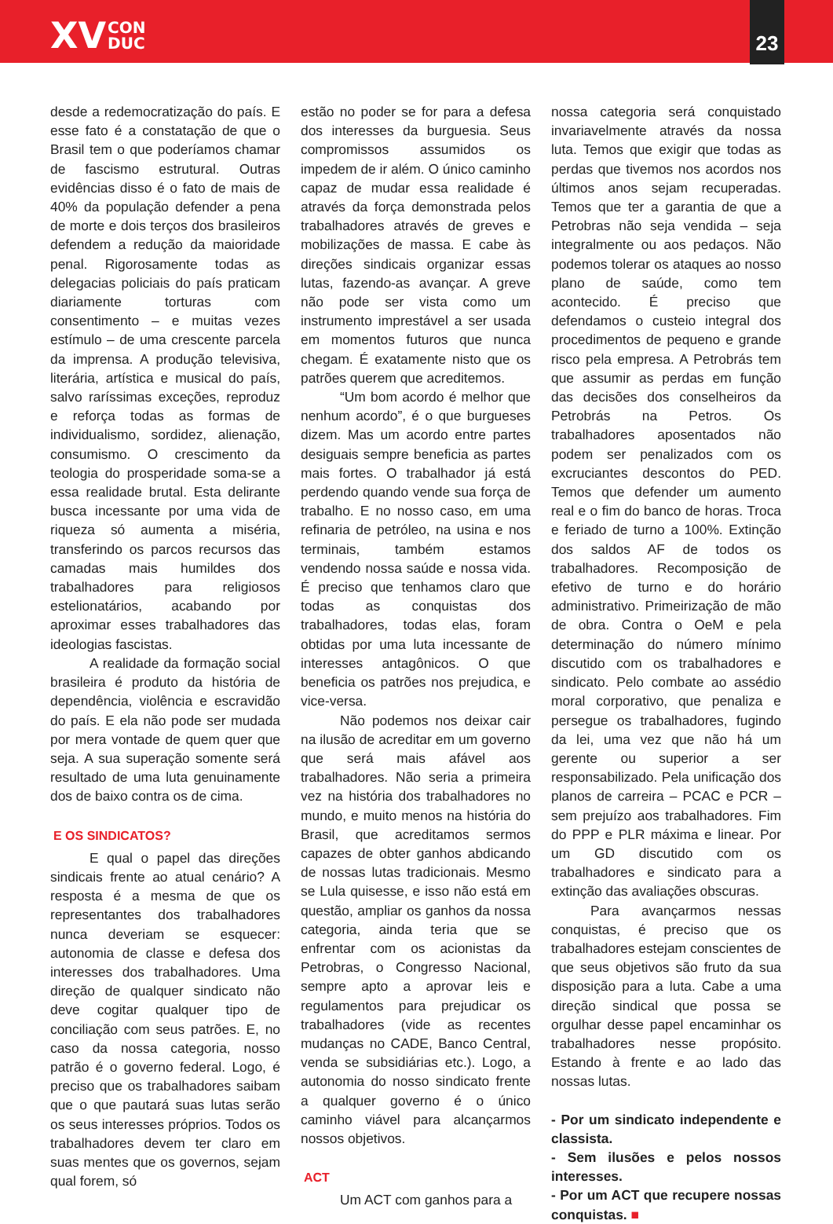XV CON
DUC
23
desde a redemocratização do país. E esse fato é a constatação de que o Brasil tem o que poderíamos chamar de fascismo estrutural. Outras evidências disso é o fato de mais de 40% da população defender a pena de morte e dois terços dos brasileiros defendem a redução da maioridade penal. Rigorosamente todas as delegacias policiais do país praticam diariamente torturas com consentimento – e muitas vezes estímulo – de uma crescente parcela da imprensa. A produção televisiva, literária, artística e musical do país, salvo raríssimas exceções, reproduz e reforça todas as formas de individualismo, sordidez, alienação, consumismo. O crescimento da teologia do prosperidade soma-se a essa realidade brutal. Esta delirante busca incessante por uma vida de riqueza só aumenta a miséria, transferindo os parcos recursos das camadas mais humildes dos trabalhadores para religiosos estelionatários, acabando por aproximar esses trabalhadores das ideologias fascistas.
A realidade da formação social brasileira é produto da história de dependência, violência e escravidão do país. E ela não pode ser mudada por mera vontade de quem quer que seja. A sua superação somente será resultado de uma luta genuinamente dos de baixo contra os de cima.
E OS SINDICATOS?
E qual o papel das direções sindicais frente ao atual cenário? A resposta é a mesma de que os representantes dos trabalhadores nunca deveriam se esquecer: autonomia de classe e defesa dos interesses dos trabalhadores. Uma direção de qualquer sindicato não deve cogitar qualquer tipo de conciliação com seus patrões. E, no caso da nossa categoria, nosso patrão é o governo federal. Logo, é preciso que os trabalhadores saibam que o que pautará suas lutas serão os seus interesses próprios. Todos os trabalhadores devem ter claro em suas mentes que os governos, sejam qual forem, só
estão no poder se for para a defesa dos interesses da burguesia. Seus compromissos assumidos os impedem de ir além. O único caminho capaz de mudar essa realidade é através da força demonstrada pelos trabalhadores através de greves e mobilizações de massa. E cabe às direções sindicais organizar essas lutas, fazendo-as avançar. A greve não pode ser vista como um instrumento imprestável a ser usada em momentos futuros que nunca chegam. É exatamente nisto que os patrões querem que acreditemos.
“Um bom acordo é melhor que nenhum acordo”, é o que burgueses dizem. Mas um acordo entre partes desiguais sempre beneficia as partes mais fortes. O trabalhador já está perdendo quando vende sua força de trabalho. E no nosso caso, em uma refinaria de petróleo, na usina e nos terminais, também estamos vendendo nossa saúde e nossa vida. É preciso que tenhamos claro que todas as conquistas dos trabalhadores, todas elas, foram obtidas por uma luta incessante de interesses antagônicos. O que beneficia os patrões nos prejudica, e vice-versa.
Não podemos nos deixar cair na ilusão de acreditar em um governo que será mais afável aos trabalhadores. Não seria a primeira vez na história dos trabalhadores no mundo, e muito menos na história do Brasil, que acreditamos sermos capazes de obter ganhos abdicando de nossas lutas tradicionais. Mesmo se Lula quisesse, e isso não está em questão, ampliar os ganhos da nossa categoria, ainda teria que se enfrentar com os acionistas da Petrobras, o Congresso Nacional, sempre apto a aprovar leis e regulamentos para prejudicar os trabalhadores (vide as recentes mudanças no CADE, Banco Central, venda se subsidiárias etc.). Logo, a autonomia do nosso sindicato frente a qualquer governo é o único caminho viável para alcançarmos nossos objetivos.
ACT
Um ACT com ganhos para a
nossa categoria será conquistado invariavelmente através da nossa luta. Temos que exigir que todas as perdas que tivemos nos acordos nos últimos anos sejam recuperadas. Temos que ter a garantia de que a Petrobras não seja vendida – seja integralmente ou aos pedaços. Não podemos tolerar os ataques ao nosso plano de saúde, como tem acontecido. É preciso que defendamos o custeio integral dos procedimentos de pequeno e grande risco pela empresa. A Petrobrás tem que assumir as perdas em função das decisões dos conselheiros da Petrobrás na Petros. Os trabalhadores aposentados não podem ser penalizados com os excruciantes descontos do PED. Temos que defender um aumento real e o fim do banco de horas. Troca e feriado de turno a 100%. Extinção dos saldos AF de todos os trabalhadores. Recomposição de efetivo de turno e do horário administrativo. Primeirização de mão de obra. Contra o OeM e pela determinação do número mínimo discutido com os trabalhadores e sindicato. Pelo combate ao assédio moral corporativo, que penaliza e persegue os trabalhadores, fugindo da lei, uma vez que não há um gerente ou superior a ser responsabilizado. Pela unificação dos planos de carreira – PCAC e PCR – sem prejuízo aos trabalhadores. Fim do PPP e PLR máxima e linear. Por um GD discutido com os trabalhadores e sindicato para a extinção das avaliações obscuras.
Para avançarmos nessas conquistas, é preciso que os trabalhadores estejam conscientes de que seus objetivos são fruto da sua disposição para a luta. Cabe a uma direção sindical que possa se orgulhar desse papel encaminhar os trabalhadores nesse propósito. Estando à frente e ao lado das nossas lutas.
- Por um sindicato independente e classista.
- Sem ilusões e pelos nossos interesses.
- Por um ACT que recupere nossas conquistas. ■